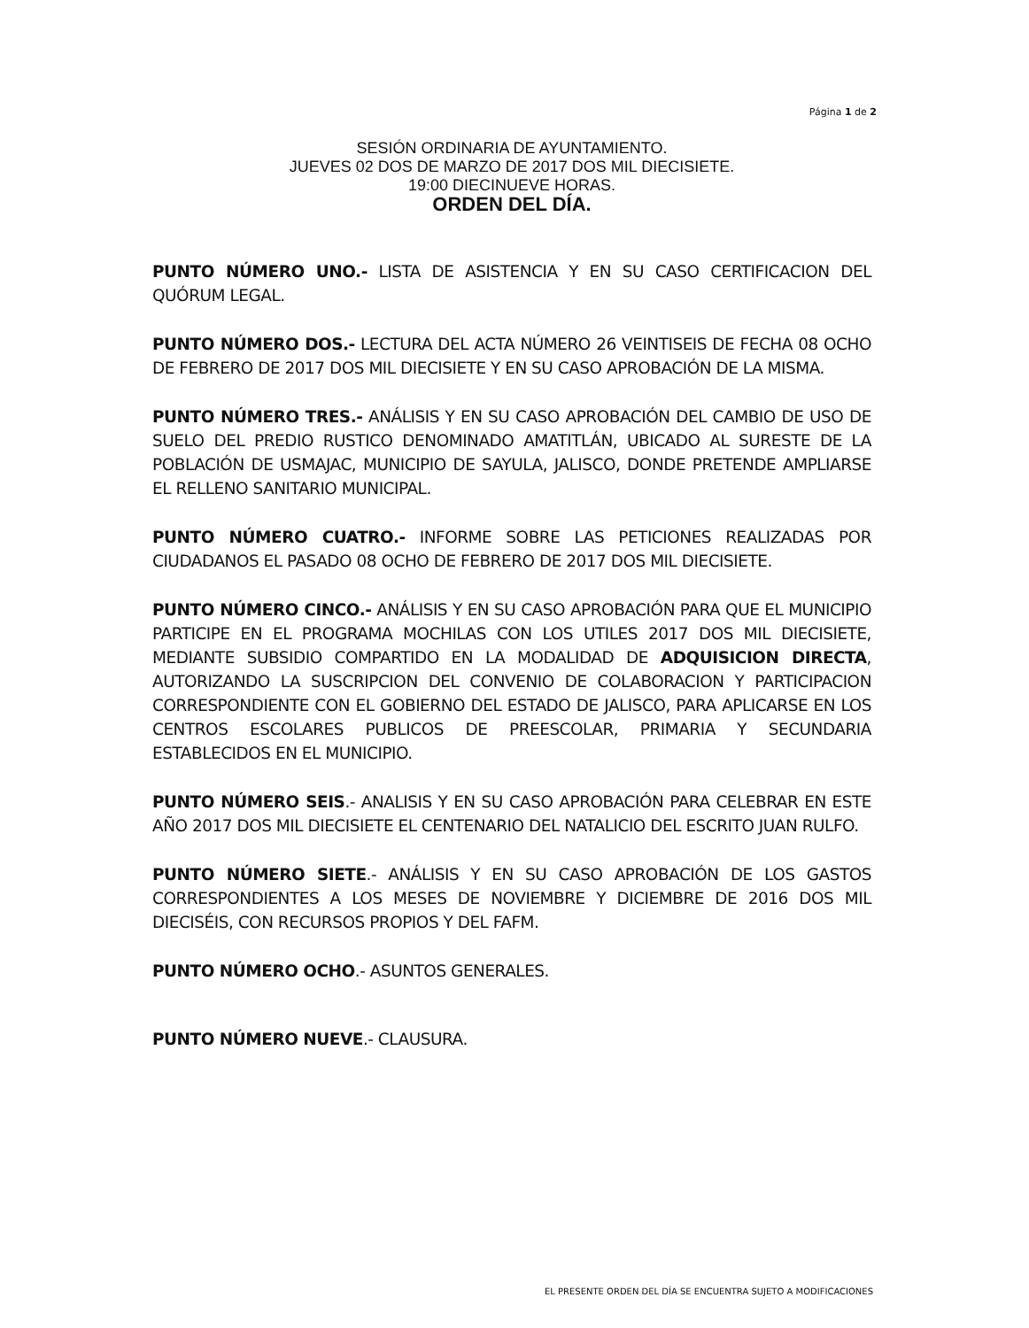Página 1 de 2
SESIÓN ORDINARIA DE AYUNTAMIENTO.
JUEVES 02 DOS DE MARZO DE 2017 DOS MIL DIECISIETE.
19:00 DIECINUEVE HORAS.
ORDEN DEL DÍA.
PUNTO NÚMERO UNO.- LISTA DE ASISTENCIA Y EN SU CASO CERTIFICACION DEL QUÓRUM LEGAL.
PUNTO NÚMERO DOS.- LECTURA DEL ACTA NÚMERO 26 VEINTISEIS DE FECHA 08 OCHO DE FEBRERO DE 2017 DOS MIL DIECISIETE Y EN SU CASO APROBACIÓN DE LA MISMA.
PUNTO NÚMERO TRES.- ANÁLISIS Y EN SU CASO APROBACIÓN DEL CAMBIO DE USO DE SUELO DEL PREDIO RUSTICO DENOMINADO AMATITLÁN, UBICADO AL SURESTE DE LA POBLACIÓN DE USMAJAC, MUNICIPIO DE SAYULA, JALISCO, DONDE PRETENDE AMPLIARSE EL RELLENO SANITARIO MUNICIPAL.
PUNTO NÚMERO CUATRO.- INFORME SOBRE LAS PETICIONES REALIZADAS POR CIUDADANOS EL PASADO 08 OCHO DE FEBRERO DE 2017 DOS MIL DIECISIETE.
PUNTO NÚMERO CINCO.- ANÁLISIS Y EN SU CASO APROBACIÓN PARA QUE EL MUNICIPIO PARTICIPE EN EL PROGRAMA MOCHILAS CON LOS UTILES 2017 DOS MIL DIECISIETE, MEDIANTE SUBSIDIO COMPARTIDO EN LA MODALIDAD DE ADQUISICION DIRECTA, AUTORIZANDO LA SUSCRIPCION DEL CONVENIO DE COLABORACION Y PARTICIPACION CORRESPONDIENTE CON EL GOBIERNO DEL ESTADO DE JALISCO, PARA APLICARSE EN LOS CENTROS ESCOLARES PUBLICOS DE PREESCOLAR, PRIMARIA Y SECUNDARIA ESTABLECIDOS EN EL MUNICIPIO.
PUNTO NÚMERO SEIS.- ANALISIS Y EN SU CASO APROBACIÓN PARA CELEBRAR EN ESTE AÑO 2017 DOS MIL DIECISIETE EL CENTENARIO DEL NATALICIO DEL ESCRITO JUAN RULFO.
PUNTO NÚMERO SIETE.- ANÁLISIS Y EN SU CASO APROBACIÓN DE LOS GASTOS CORRESPONDIENTES A LOS MESES DE NOVIEMBRE Y DICIEMBRE DE 2016 DOS MIL DIECISÉIS, CON RECURSOS PROPIOS Y DEL FAFM.
PUNTO NÚMERO OCHO.- ASUNTOS GENERALES.
PUNTO NÚMERO NUEVE.- CLAUSURA.
EL PRESENTE ORDEN DEL DÍA SE ENCUENTRA SUJETO A MODIFICACIONES